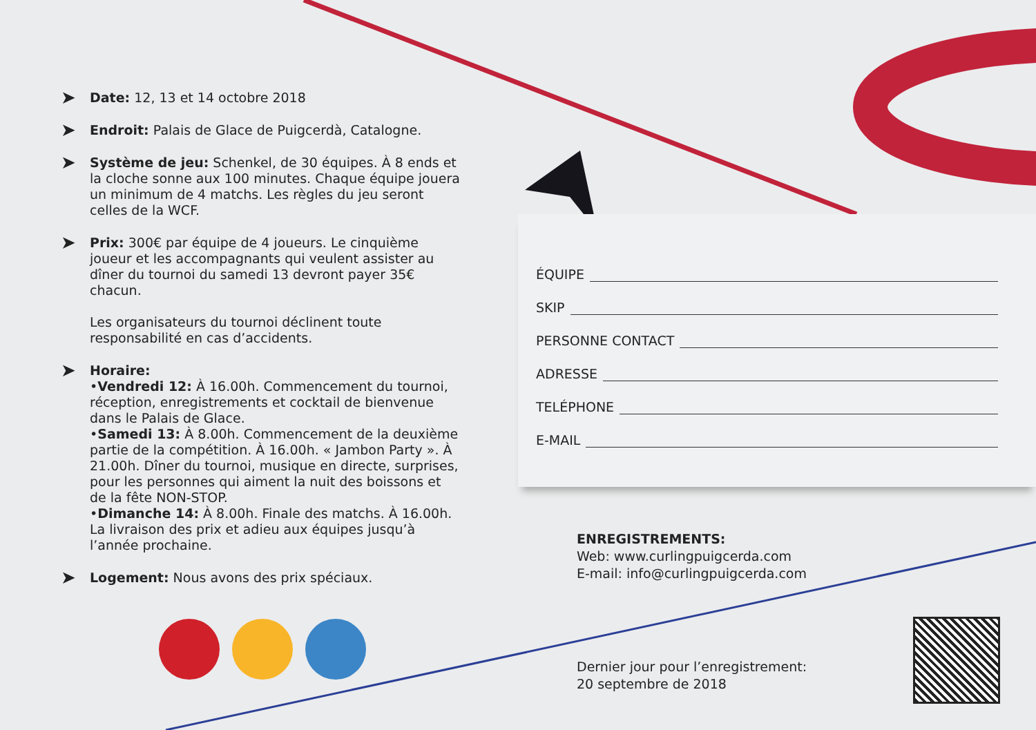➤
Date: 12, 13 et 14 octobre 2018
➤
Endroit: Palais de Glace de Puigcerdà, Catalogne.
➤
Système de jeu: Schenkel, de 30 équipes. À 8 ends et la cloche sonne aux 100 minutes. Chaque équipe jouera un minimum de 4 matchs. Les règles du jeu seront celles de la WCF.
➤
Prix: 300€ par équipe de 4 joueurs. Le cinquième joueur et les accompagnants qui veulent assister au dîner du tournoi du samedi 13 devront payer 35€ chacun.
Les organisateurs du tournoi déclinent toute responsabilité en cas d’accidents.
➤
Horaire:
•Vendredi 12: À 16.00h. Commencement du tournoi, réception, enregistrements et cocktail de bienvenue dans le Palais de Glace.
•Samedi 13: À 8.00h. Commencement de la deuxième partie de la compétition. À 16.00h. « Jambon Party ». À 21.00h. Dîner du tournoi, musique en directe, surprises, pour les personnes qui aiment la nuit des boissons et de la fête NON-STOP.
•Dimanche 14: À 8.00h. Finale des matchs. À 16.00h. La livraison des prix et adieu aux équipes jusqu’à l’année prochaine.
➤
Logement: Nous avons des prix spéciaux.
ÉQUIPE
SKIP
PERSONNE CONTACT
ADRESSE
TELÉPHONE
E-MAIL
ENREGISTREMENTS:
Web: www.curlingpuigcerda.com
E-mail: info@curlingpuigcerda.com
Dernier jour pour l’enregistrement:
20 septembre de 2018